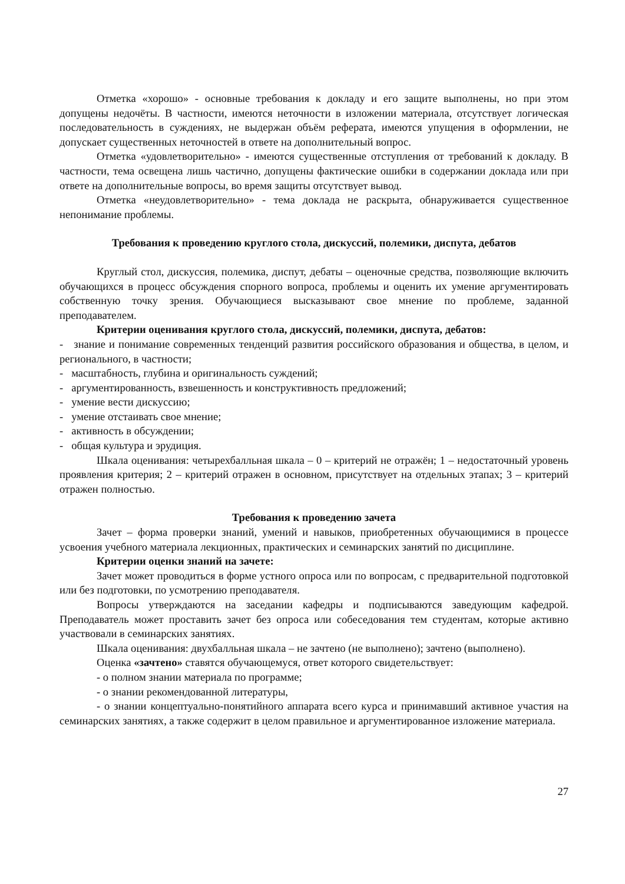Отметка «хорошо» - основные требования к докладу и его защите выполнены, но при этом допущены недочёты. В частности, имеются неточности в изложении материала, отсутствует логическая последовательность в суждениях, не выдержан объём реферата, имеются упущения в оформлении, не допускает существенных неточностей в ответе на дополнительный вопрос.
Отметка «удовлетворительно» - имеются существенные отступления от требований к докладу. В частности, тема освещена лишь частично, допущены фактические ошибки в содержании доклада или при ответе на дополнительные вопросы, во время защиты отсутствует вывод.
Отметка «неудовлетворительно» - тема доклада не раскрыта, обнаруживается существенное непонимание проблемы.
Требования к проведению круглого стола, дискуссий, полемики, диспута, дебатов
Круглый стол, дискуссия, полемика, диспут, дебаты – оценочные средства, позволяющие включить обучающихся в процесс обсуждения спорного вопроса, проблемы и оценить их умение аргументировать собственную точку зрения. Обучающиеся высказывают свое мнение по проблеме, заданной преподавателем.
Критерии оценивания круглого стола, дискуссий, полемики, диспута, дебатов:
- знание и понимание современных тенденций развития российского образования и общества, в целом, и регионального, в частности;
- масштабность, глубина и оригинальность суждений;
- аргументированность, взвешенность и конструктивность предложений;
- умение вести дискуссию;
- умение отстаивать свое мнение;
- активность в обсуждении;
- общая культура и эрудиция.
Шкала оценивания: четырехбалльная шкала – 0 – критерий не отражён; 1 – недостаточный уровень проявления критерия; 2 – критерий отражен в основном, присутствует на отдельных этапах; 3 – критерий отражен полностью.
Требования к проведению зачета
Зачет – форма проверки знаний, умений и навыков, приобретенных обучающимися в процессе усвоения учебного материала лекционных, практических и семинарских занятий по дисциплине.
Критерии оценки знаний на зачете:
Зачет может проводиться в форме устного опроса или по вопросам, с предварительной подготовкой или без подготовки, по усмотрению преподавателя.
Вопросы утверждаются на заседании кафедры и подписываются заведующим кафедрой. Преподаватель может проставить зачет без опроса или собеседования тем студентам, которые активно участвовали в семинарских занятиях.
Шкала оценивания: двухбалльная шкала – не зачтено (не выполнено); зачтено (выполнено).
Оценка «зачтено» ставятся обучающемуся, ответ которого свидетельствует:
- о полном знании материала по программе;
- о знании рекомендованной литературы,
- о знании концептуально-понятийного аппарата всего курса и принимавший активное участия на семинарских занятиях, а также содержит в целом правильное и аргументированное изложение материала.
27